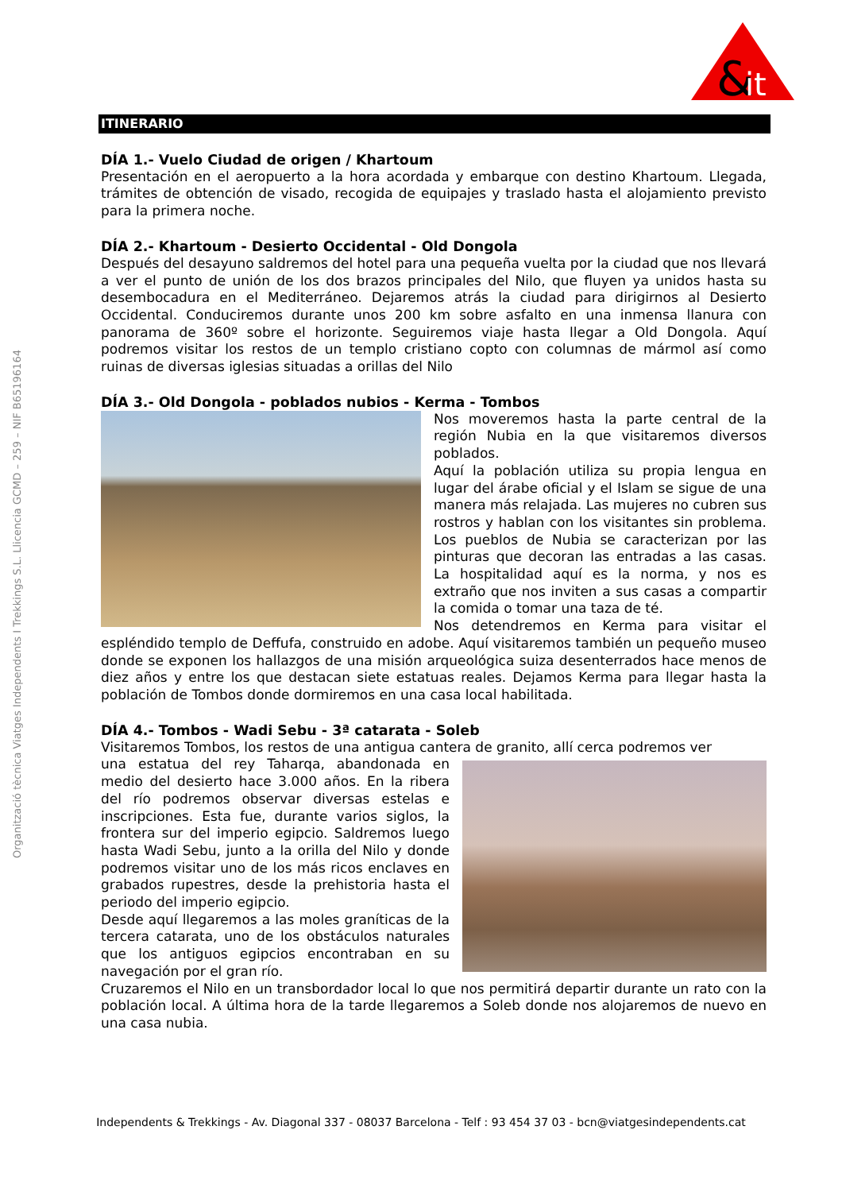&
it
Organització tècnica Viatges Independents I Trekkings S.L. Llicencia GCMD – 259 – NIF B65196164
ITINERARIO
DÍA 1.- Vuelo Ciudad de origen / Khartoum
Presentación en el aeropuerto a la hora acordada y embarque con destino Khartoum. Llegada, trámites de obtención de visado, recogida de equipajes y traslado hasta el alojamiento previsto para la primera noche.
DÍA 2.- Khartoum - Desierto Occidental - Old Dongola
Después del desayuno saldremos del hotel para una pequeña vuelta por la ciudad que nos llevará a ver el punto de unión de los dos brazos principales del Nilo, que fluyen ya unidos hasta su desembocadura en el Mediterráneo. Dejaremos atrás la ciudad para dirigirnos al Desierto Occidental. Conduciremos durante unos 200 km sobre asfalto en una inmensa llanura con panorama de 360º sobre el horizonte. Seguiremos viaje hasta llegar a Old Dongola. Aquí podremos visitar los restos de un templo cristiano copto con columnas de mármol así como ruinas de diversas iglesias situadas a orillas del Nilo
DÍA 3.- Old Dongola - poblados nubios - Kerma - Tombos
Nos moveremos hasta la parte central de la región Nubia en la que visitaremos diversos poblados.
Aquí la población utiliza su propia lengua en lugar del árabe oficial y el Islam se sigue de una manera más relajada. Las mujeres no cubren sus rostros y hablan con los visitantes sin problema. Los pueblos de Nubia se caracterizan por las pinturas que decoran las entradas a las casas. La hospitalidad aquí es la norma, y nos es extraño que nos inviten a sus casas a compartir la comida o tomar una taza de té.
Nos detendremos en Kerma para visitar el espléndido templo de Deffufa, construido en adobe. Aquí visitaremos también un pequeño museo donde se exponen los hallazgos de una misión arqueológica suiza desenterrados hace menos de diez años y entre los que destacan siete estatuas reales. Dejamos Kerma para llegar hasta la población de Tombos donde dormiremos en una casa local habilitada.
DÍA 4.- Tombos - Wadi Sebu - 3ª catarata - Soleb
Visitaremos Tombos, los restos de una antigua cantera de granito, allí cerca podremos ver
una estatua del rey Taharqa, abandonada en medio del desierto hace 3.000 años. En la ribera del río podremos observar diversas estelas e inscripciones. Esta fue, durante varios siglos, la frontera sur del imperio egipcio. Saldremos luego hasta Wadi Sebu, junto a la orilla del Nilo y donde podremos visitar uno de los más ricos enclaves en grabados rupestres, desde la prehistoria hasta el periodo del imperio egipcio.
Desde aquí llegaremos a las moles graníticas de la tercera catarata, uno de los obstáculos naturales que los antiguos egipcios encontraban en su navegación por el gran río.
Cruzaremos el Nilo en un transbordador local lo que nos permitirá departir durante un rato con la población local. A última hora de la tarde llegaremos a Soleb donde nos alojaremos de nuevo en una casa nubia.
Independents & Trekkings - Av. Diagonal 337 - 08037 Barcelona - Telf : 93 454 37 03 - bcn@viatgesindependents.cat